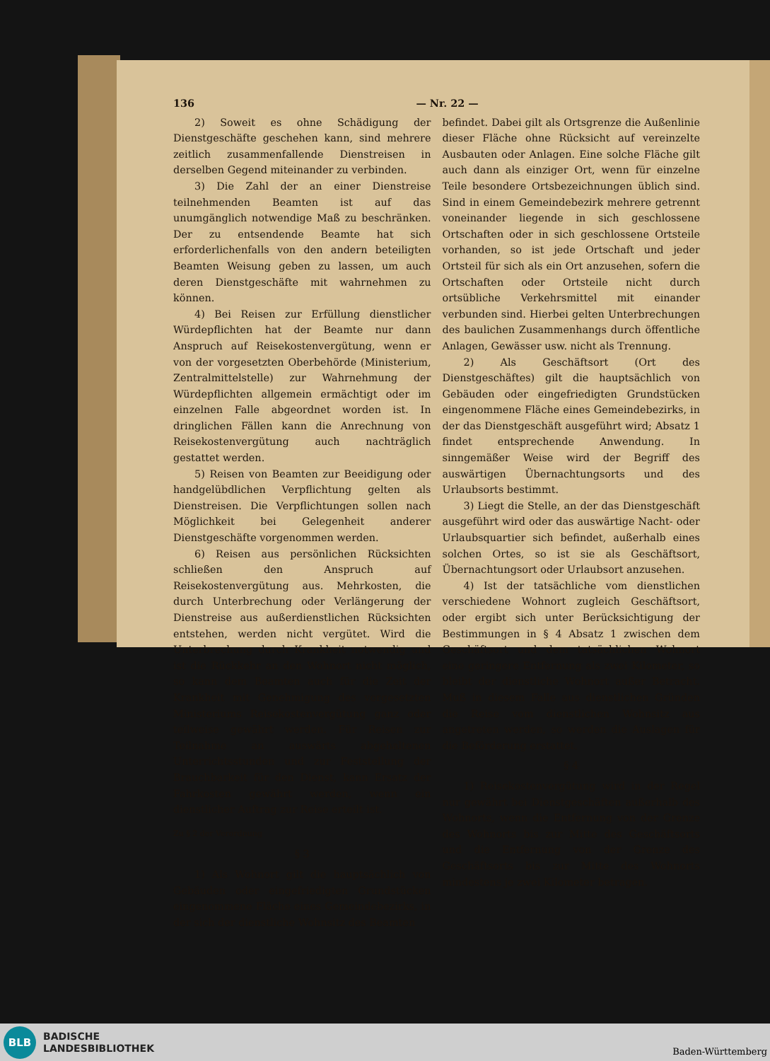136 — Nr. 22 —
2) Soweit es ohne Schädigung der Dienstgeschäfte geschehen kann, sind mehrere zeitlich zusammenfallende Dienstreisen in derselben Gegend miteinander zu verbinden.
3) Die Zahl der an einer Dienstreise teilnehmenden Beamten ist auf das unumgänglich notwendige Maß zu beschränken. Der zu entsendende Beamte hat sich erforderlichenfalls von den andern beteiligten Beamten Weisung geben zu lassen, um auch deren Dienstgeschäfte mit wahrnehmen zu können.
4) Bei Reisen zur Erfüllung dienstlicher Würdepflichten hat der Beamte nur dann Anspruch auf Reisekostenvergütung, wenn er von der vorgesetzten Oberbehörde (Ministerium, Zentralmittelstelle) zur Wahrnehmung der Würdepflichten allgemein ermächtigt oder im einzelnen Falle abgeordnet worden ist. In dringlichen Fällen kann die Anrechnung von Reisekostenvergütung auch nachträglich gestattet werden.
5) Reisen von Beamten zur Beeidigung oder handgelübdlichen Verpflichtung gelten als Dienstreisen. Die Verpflichtungen sollen nach Möglichkeit bei Gelegenheit anderer Dienstgeschäfte vorgenommen werden.
6) Reisen aus persönlichen Rücksichten schließen den Anspruch auf Reisekostenvergütung aus. Mehrkosten, die durch Unterbrechung oder Verlängerung der Dienstreise aus außerdienstlichen Rücksichten entstehen, werden nicht vergütet. Wird die Unterbrechung durch Krankheit notwendig und ist die Rückkehr an den Wohnort nicht möglich, so kann dem Beamten auch für die Zeit der Krankheit mit Genehmigung des vorgesetzten Ministeriums Reisekostenvergütung ganz oder teilweise gewährt werden. Für Reisen zur Teilnahme an auswärts abgehaltenen Unterrichtsstunden und zur Feststellung der Brauchbarkeit für den Dienst, kann Ersatz der Fahrkosten gewährt werden, wenn ein dienstlicher Auftrag zur Reise erteilt ist.
Zu § 2 der Verordnung
§ 3
1) Als Wohnort gilt die hauptsächlich von Gebäuden oder eingefriedigten Grundstücken eingenommene Fläche eines Gemeindebezirks, in der sich der dienstliche Wohnsitz des Beamten
befindet. Dabei gilt als Ortsgrenze die Außenlinie dieser Fläche ohne Rücksicht auf vereinzelte Ausbauten oder Anlagen. Eine solche Fläche gilt auch dann als einziger Ort, wenn für einzelne Teile besondere Ortsbezeichnungen üblich sind. Sind in einem Gemeindebezirk mehrere getrennt voneinander liegende in sich geschlossene Ortschaften oder in sich geschlossene Ortsteile vorhanden, so ist jede Ortschaft und jeder Ortsteil für sich als ein Ort anzusehen, sofern die Ortschaften oder Ortsteile nicht durch ortsübliche Verkehrsmittel mit einander verbunden sind. Hierbei gelten Unterbrechungen des baulichen Zusammenhangs durch öffentliche Anlagen, Gewässer usw. nicht als Trennung.
2) Als Geschäftsort (Ort des Dienstgeschäftes) gilt die hauptsächlich von Gebäuden oder eingefriedigten Grundstücken eingenommene Fläche eines Gemeindebezirks, in der das Dienstgeschäft ausgeführt wird; Absatz 1 findet entsprechende Anwendung. In sinngemäßer Weise wird der Begriff des auswärtigen Übernachtungsorts und des Urlaubsorts bestimmt.
3) Liegt die Stelle, an der das Dienstgeschäft ausgeführt wird oder das auswärtige Nacht- oder Urlaubsquartier sich befindet, außerhalb eines solchen Ortes, so ist sie als Geschäftsort, Übernachtungsort oder Urlaubsort anzusehen.
4) Ist der tatsächliche vom dienstlichen verschiedene Wohnort zugleich Geschäftsort, oder ergibt sich unter Berücksichtigung der Bestimmungen in § 4 Absatz 1 zwischen dem Geschäftsort und dem tatsächlichen Wohnort eine geringere Entfernung als zwei Kilometer, so bleibt der dienstliche Wohnort außer Betracht. Muß in diesem Falle aus dienstlichen Gründen die Reise vom dienstlichen Wohnsitz aus angetreten werden, so werden die Auslagen für die Beförderung erstattet.
§ 4
1) Reisekostenvergütung wird in der Regel nur gewährt bei Dienstgeschäften außerhalb des Wohnorts, wenn die Entfernung von der Grenze des Wohnorts bis zur Mitte des Geschäftsorts und die Entfernung von der Grenze des Geschäftsorts bis zur Mitte des Wohnorts mindestens je zwei Kilometer betragen.
BLB
BADISCHE
LANDESBIBLIOTHEK
Baden-Württemberg